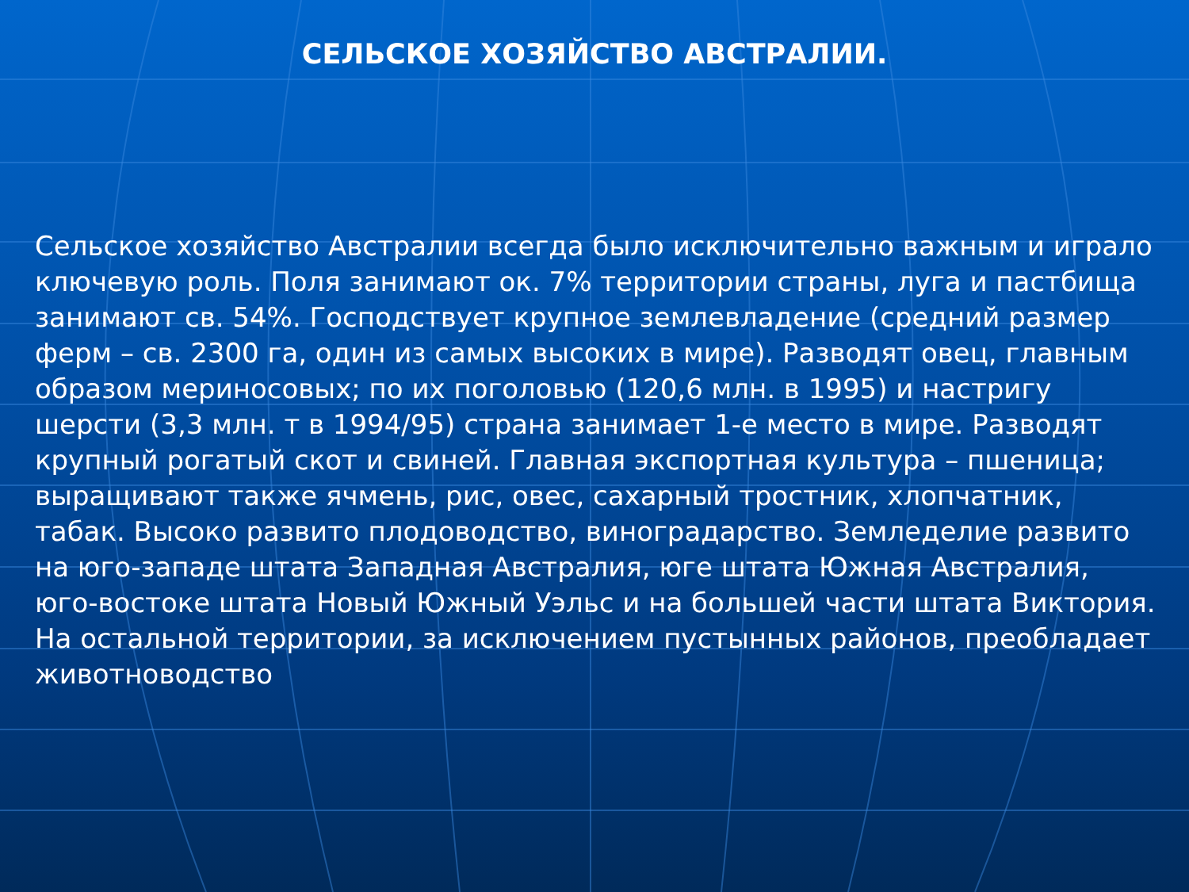СЕЛЬСКОЕ ХОЗЯЙСТВО АВСТРАЛИИ.
Сельское хозяйство Австралии всегда было исключительно важным и играло ключевую роль. Поля занимают ок. 7% территории страны, луга и пастбища занимают св. 54%. Господствует крупное землевладение (средний размер ферм – св. 2300 га, один из самых высоких в мире). Разводят овец, главным образом мериносовых; по их поголовью (120,6 млн. в 1995) и настригу шерсти (3,3 млн. т в 1994/95) страна занимает 1-е место в мире. Разводят крупный рогатый скот и свиней. Главная экспортная культура – пшеница; выращивают также ячмень, рис, овес, сахарный тростник, хлопчатник, табак. Высоко развито плодоводство, виноградарство. Земледелие развито на юго-западе штата Западная Австралия, юге штата Южная Австралия, юго-востоке штата Новый Южный Уэльс и на большей части штата Виктория. На остальной территории, за исключением пустынных районов, преобладает животноводство